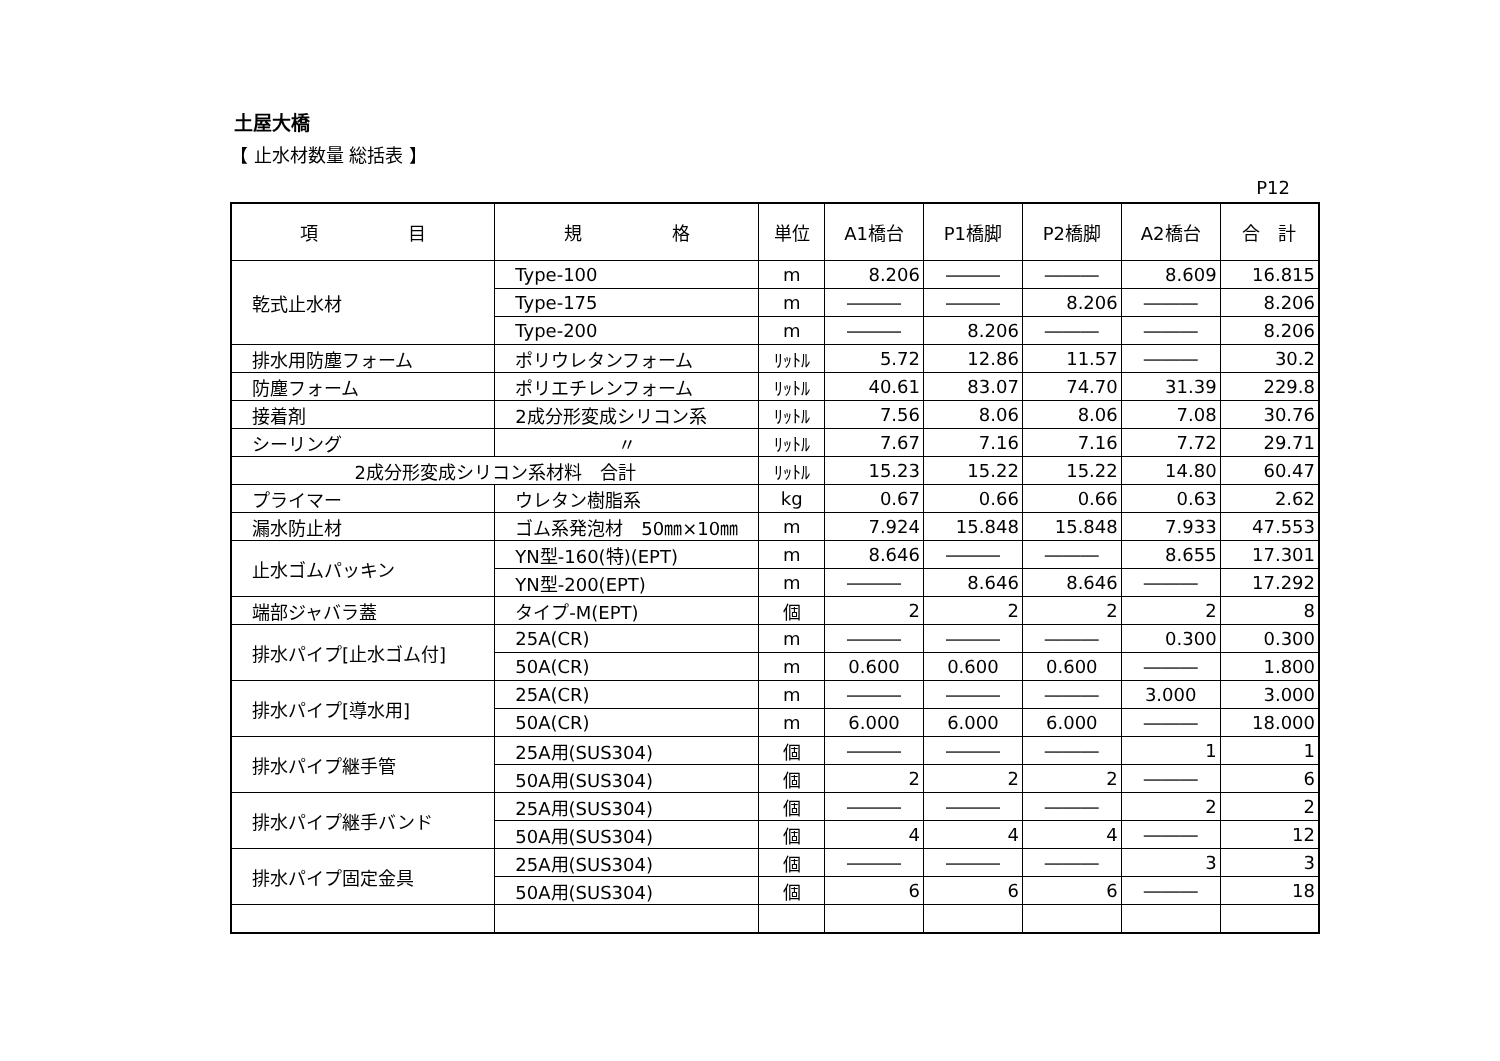土屋大橋
【 止水材数量 総括表 】
P12
| 項 目 | 規 格 | 単位 | A1橋台 | P1橋脚 | P2橋脚 | A2橋台 | 合 計 |
| --- | --- | --- | --- | --- | --- | --- | --- |
| 乾式止水材 | Type-100 | m | 8.206 | ――― | ――― | 8.609 | 16.815 |
| | Type-175 | m | ――― | ――― | 8.206 | ――― | 8.206 |
| | Type-200 | m | ――― | 8.206 | ――― | ――― | 8.206 |
| 排水用防塵フォーム | ポリウレタンフォーム | ﾘｯﾄﾙ | 5.72 | 12.86 | 11.57 | ――― | 30.2 |
| 防塵フォーム | ポリエチレンフォーム | ﾘｯﾄﾙ | 40.61 | 83.07 | 74.70 | 31.39 | 229.8 |
| 接着剤 | 2成分形変成シリコン系 | ﾘｯﾄﾙ | 7.56 | 8.06 | 8.06 | 7.08 | 30.76 |
| シーリング | 〃 | ﾘｯﾄﾙ | 7.67 | 7.16 | 7.16 | 7.72 | 29.71 |
| 2成分形変成シリコン系材料 合計 | | ﾘｯﾄﾙ | 15.23 | 15.22 | 15.22 | 14.80 | 60.47 |
| プライマー | ウレタン樹脂系 | kg | 0.67 | 0.66 | 0.66 | 0.63 | 2.62 |
| 漏水防止材 | ゴム系発泡材 50㎜×10㎜ | m | 7.924 | 15.848 | 15.848 | 7.933 | 47.553 |
| 止水ゴムパッキン | YN型-160(特)(EPT) | m | 8.646 | ――― | ――― | 8.655 | 17.301 |
| | YN型-200(EPT) | m | ――― | 8.646 | 8.646 | ――― | 17.292 |
| 端部ジャバラ蓋 | タイプ-M(EPT) | 個 | 2 | 2 | 2 | 2 | 8 |
| 排水パイプ[止水ゴム付] | 25A(CR) | m | ――― | ――― | ――― | 0.300 | 0.300 |
| | 50A(CR) | m | 0.600 | 0.600 | 0.600 | ――― | 1.800 |
| 排水パイプ[導水用] | 25A(CR) | m | ――― | ――― | ――― | 3.000 | 3.000 |
| | 50A(CR) | m | 6.000 | 6.000 | 6.000 | ――― | 18.000 |
| 排水パイプ継手管 | 25A用(SUS304) | 個 | ――― | ――― | ――― | 1 | 1 |
| | 50A用(SUS304) | 個 | 2 | 2 | 2 | ――― | 6 |
| 排水パイプ継手バンド | 25A用(SUS304) | 個 | ――― | ――― | ――― | 2 | 2 |
| | 50A用(SUS304) | 個 | 4 | 4 | 4 | ――― | 12 |
| 排水パイプ固定金具 | 25A用(SUS304) | 個 | ――― | ――― | ――― | 3 | 3 |
| | 50A用(SUS304) | 個 | 6 | 6 | 6 | ――― | 18 |